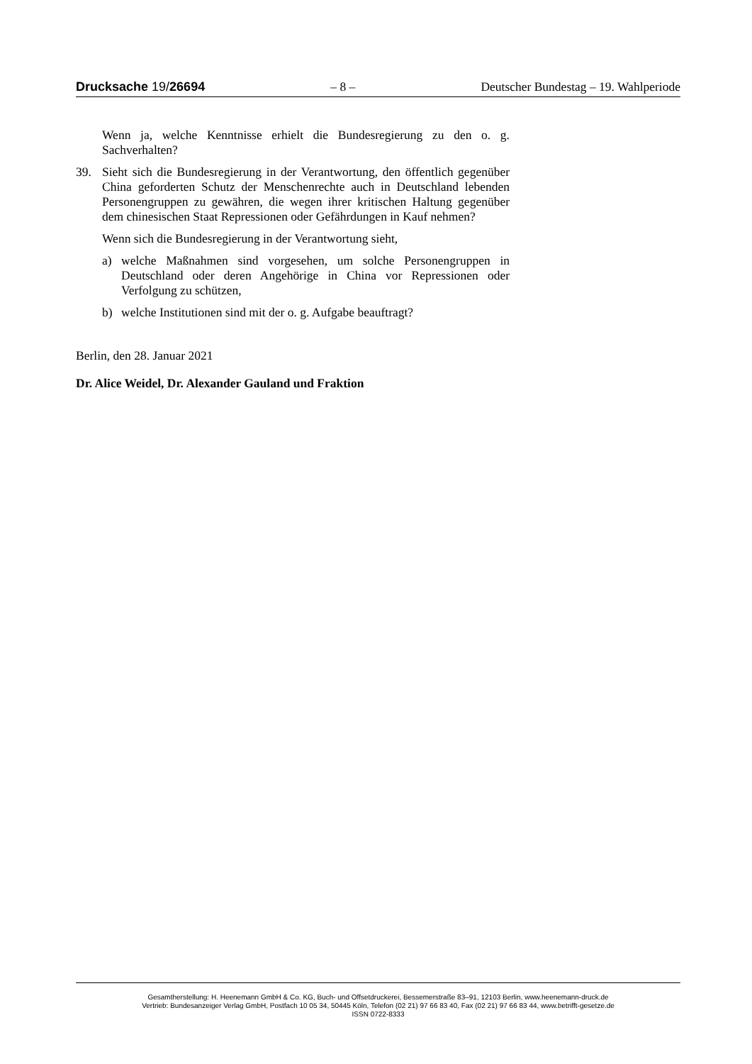Drucksache 19/26694 – 8 – Deutscher Bundestag – 19. Wahlperiode
Wenn ja, welche Kenntnisse erhielt die Bundesregierung zu den o. g. Sachverhalten?
39. Sieht sich die Bundesregierung in der Verantwortung, den öffentlich gegenüber China geforderten Schutz der Menschenrechte auch in Deutschland lebenden Personengruppen zu gewähren, die wegen ihrer kritischen Haltung gegenüber dem chinesischen Staat Repressionen oder Gefährdungen in Kauf nehmen?
Wenn sich die Bundesregierung in der Verantwortung sieht,
a) welche Maßnahmen sind vorgesehen, um solche Personengruppen in Deutschland oder deren Angehörige in China vor Repressionen oder Verfolgung zu schützen,
b) welche Institutionen sind mit der o. g. Aufgabe beauftragt?
Berlin, den 28. Januar 2021
Dr. Alice Weidel, Dr. Alexander Gauland und Fraktion
Gesamtherstellung: H. Heenemann GmbH & Co. KG, Buch- und Offsetdruckerei, Bessemerstraße 83–91, 12103 Berlin, www.heenemann-druck.de
Vertrieb: Bundesanzeiger Verlag GmbH, Postfach 10 05 34, 50445 Köln, Telefon (02 21) 97 66 83 40, Fax (02 21) 97 66 83 44, www.betrifft-gesetze.de
ISSN 0722-8333